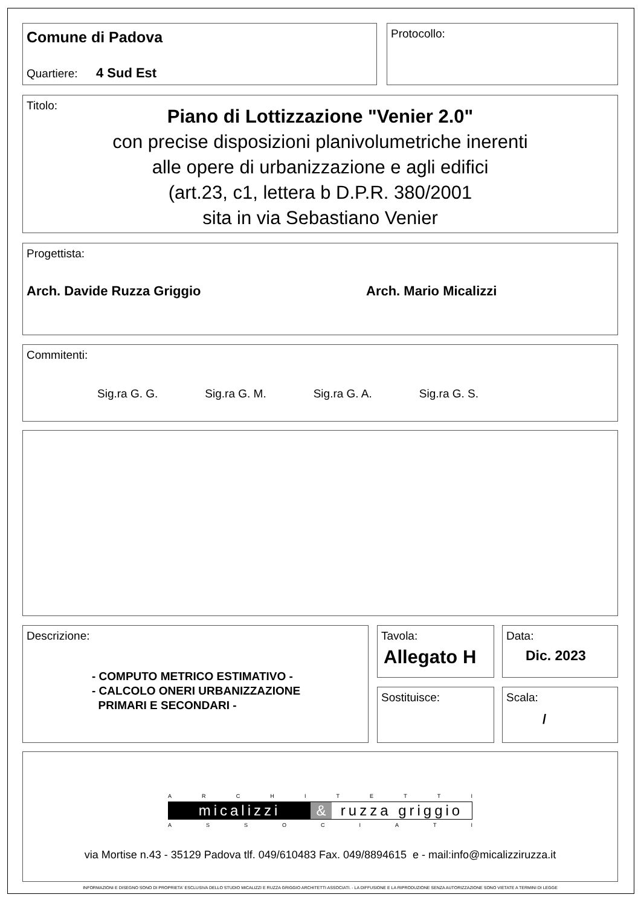Comune di Padova
Quartiere: 4 Sud Est
Protocollo:
Titolo:
Piano di Lottizzazione "Venier 2.0"
con precise disposizioni planivolumetriche inerenti
alle opere di urbanizzazione e agli edifici
(art.23, c1, lettera b D.P.R. 380/2001
sita in via Sebastiano Venier
Progettista:
Arch. Davide Ruzza Griggio Arch. Mario Micalizzi
Commitenti:
Sig.ra G. G. Sig.ra G. M. Sig.ra G. A. Sig.ra G. S.
Descrizione:
- COMPUTO METRICO ESTIMATIVO -
- CALCOLO ONERI URBANIZZAZIONE
PRIMARI E SECONDARI -
Tavola:
Allegato H
Data:
Dic. 2023
Sostituisce:
Scala:
/
ARCHITETTI
micalizzi & ruzza griggio
ASSOCIATI
via Mortise n.43 - 35129 Padova tlf. 049/610483 Fax. 049/8894615 e - mail:info@micalizziruzza.it
INFORMAZIONI E DISEGNO SONO DI PROPRIETA' ESCLUSIVA DELLO STUDIO MICALIZZI E RUZZA GRIGGIO ARCHITETTI ASSOCIATI. - LA DIFFUSIONE E LA RIPRODUZIONE SENZA AUTORIZZAZIONE SONO VIETATE A TERMINI DI LEGGE